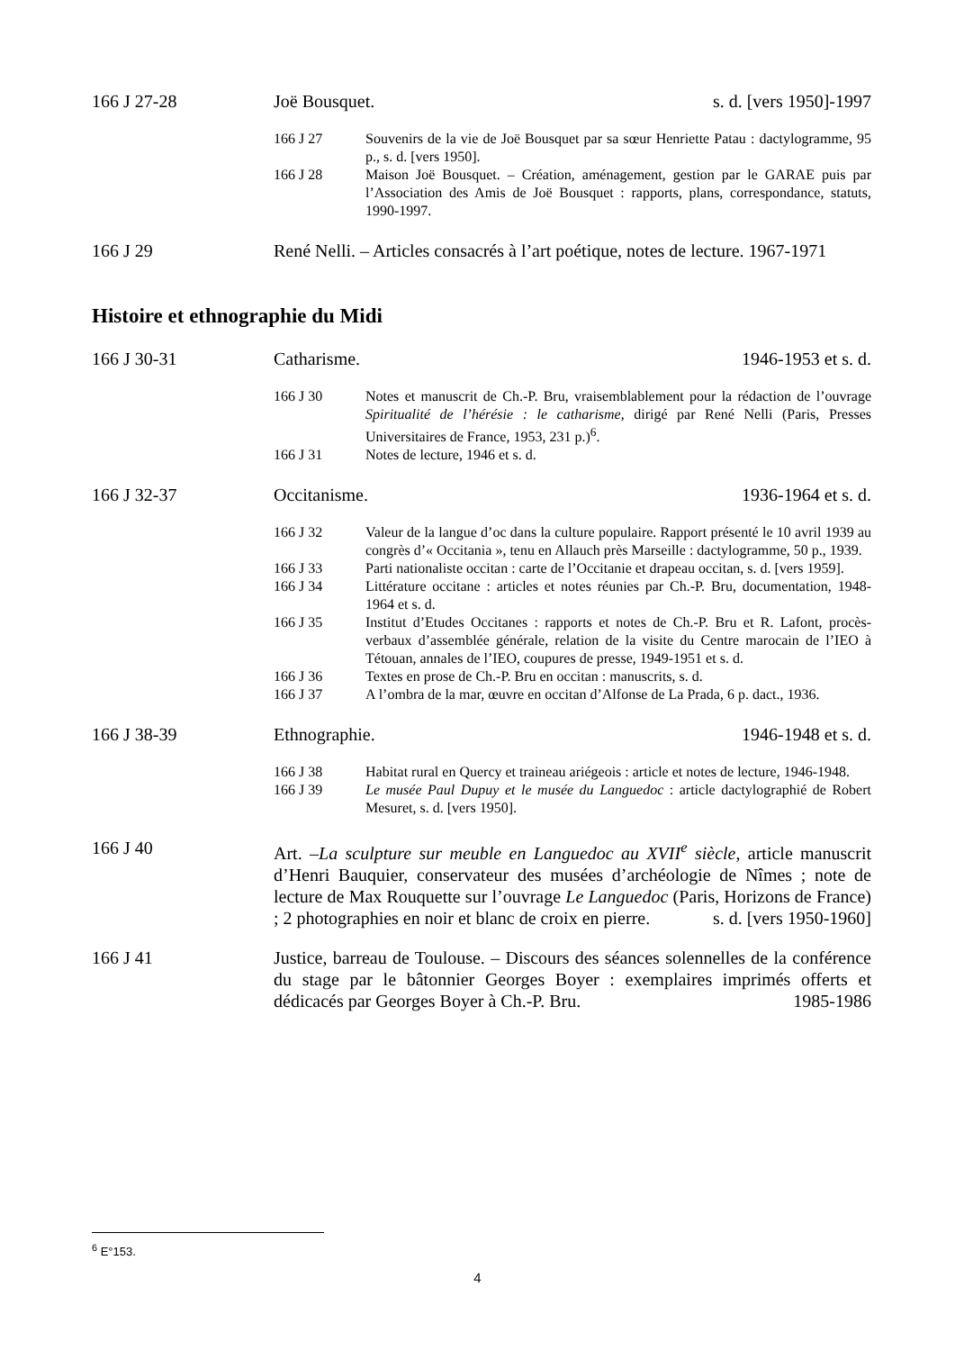166 J 27-28 Joë Bousquet. s. d. [vers 1950]-1997
166 J 27 Souvenirs de la vie de Joë Bousquet par sa sœur Henriette Patau : dactylogramme, 95 p., s. d. [vers 1950].
166 J 28 Maison Joë Bousquet. – Création, aménagement, gestion par le GARAE puis par l’Association des Amis de Joë Bousquet : rapports, plans, correspondance, statuts, 1990-1997.
166 J 29 René Nelli. – Articles consacrés à l’art poétique, notes de lecture. 1967-1971
Histoire et ethnographie du Midi
166 J 30-31 Catharisme. 1946-1953 et s. d.
166 J 30 Notes et manuscrit de Ch.-P. Bru, vraisemblablement pour la rédaction de l’ouvrage Spiritualité de l’hérésie : le catharisme, dirigé par René Nelli (Paris, Presses Universitaires de France, 1953, 231 p.)<sup>6</sup>.
166 J 31 Notes de lecture, 1946 et s. d.
166 J 32-37 Occitanisme. 1936-1964 et s. d.
166 J 32 Valeur de la langue d’oc dans la culture populaire. Rapport présenté le 10 avril 1939 au congrès d’« Occitania », tenu en Allauch près Marseille : dactylogramme, 50 p., 1939.
166 J 33 Parti nationaliste occitan : carte de l’Occitanie et drapeau occitan, s. d. [vers 1959].
166 J 34 Littérature occitane : articles et notes réunies par Ch.-P. Bru, documentation, 1948-1964 et s. d.
166 J 35 Institut d’Etudes Occitanes : rapports et notes de Ch.-P. Bru et R. Lafont, procès-verbaux d’assemblée générale, relation de la visite du Centre marocain de l’IEO à Tétouan, annales de l’IEO, coupures de presse, 1949-1951 et s. d.
166 J 36 Textes en prose de Ch.-P. Bru en occitan : manuscrits, s. d.
166 J 37 A l’ombra de la mar, œuvre en occitan d’Alfonse de La Prada, 6 p. dact., 1936.
166 J 38-39 Ethnographie. 1946-1948 et s. d.
166 J 38 Habitat rural en Quercy et traineau ariégeois : article et notes de lecture, 1946-1948.
166 J 39 Le musée Paul Dupuy et le musée du Languedoc : article dactylographié de Robert Mesuret, s. d. [vers 1950].
166 J 40 Art. –La sculpture sur meuble en Languedoc au XVII<sup>e</sup> siècle, article manuscrit d’Henri Bauquier, conservateur des musées d’archéologie de Nîmes ; note de lecture de Max Rouquette sur l’ouvrage Le Languedoc (Paris, Horizons de France) ; 2 photographies en noir et blanc de croix en pierre. s. d. [vers 1950-1960]
166 J 41 Justice, barreau de Toulouse. – Discours des séances solennelles de la conférence du stage par le bâtonnier Georges Boyer : exemplaires imprimés offerts et dédicacés par Georges Boyer à Ch.-P. Bru. 1985-1986
<sup>6</sup> E°153.
4